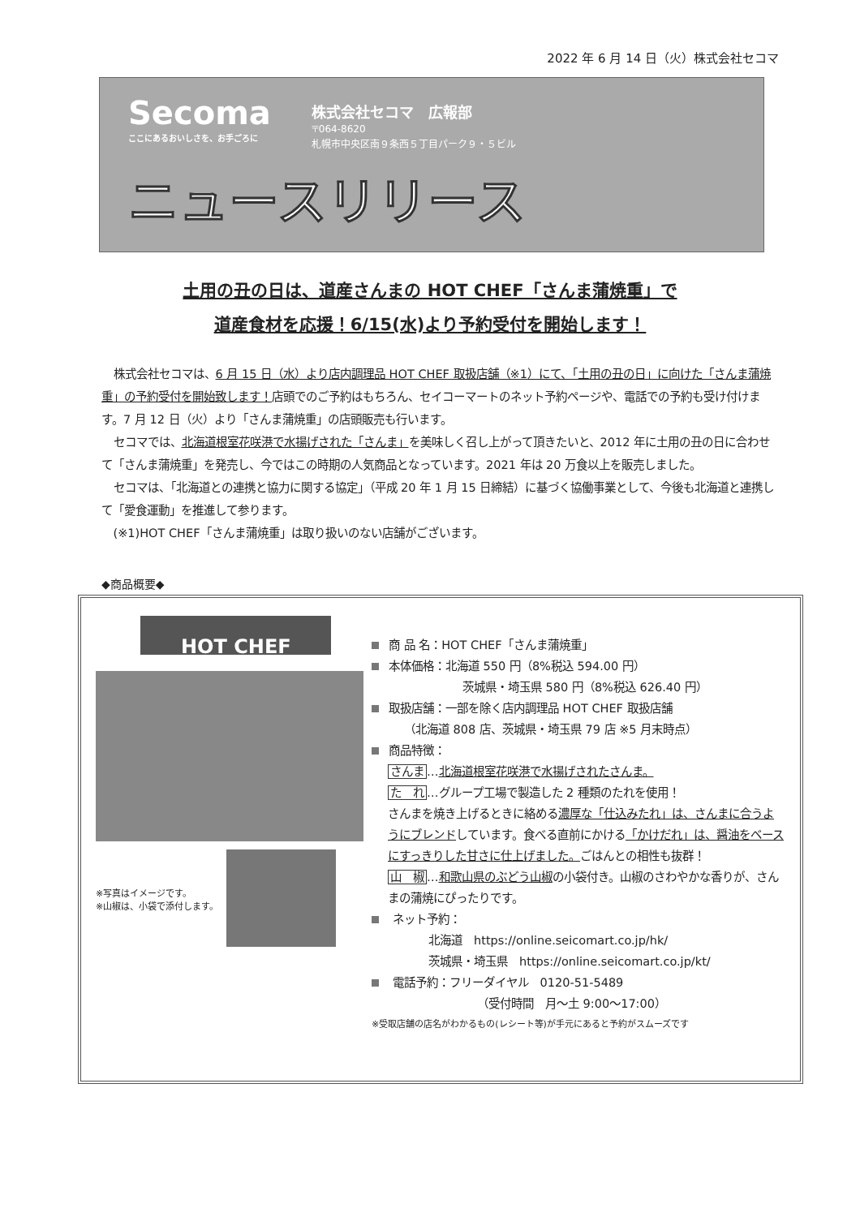2022 年 6 月 14 日（火）株式会社セコマ
Secoma ここにあるおいしさを、お手ごろに
株式会社セコマ　広報部
〒064-8620
札幌市中央区南９条西５丁目パーク９・５ビル
ニュースリリース
土用の丑の日は、道産さんまの HOT CHEF「さんま蒲焼重」で
道産食材を応援！6/15(水)より予約受付を開始します！
株式会社セコマは、6 月 15 日（水）より店内調理品 HOT CHEF 取扱店舗（※1）にて、「土用の丑の日」に向けた「さんま蒲焼重」の予約受付を開始致します！店頭でのご予約はもちろん、セイコーマートのネット予約ページや、電話での予約も受け付けます。7 月 12 日（火）より「さんま蒲焼重」の店頭販売も行います。
セコマでは、北海道根室花咲港で水揚げされた「さんま」を美味しく召し上がって頂きたいと、2012 年に土用の丑の日に合わせて「さんま蒲焼重」を発売し、今ではこの時期の人気商品となっています。2021 年は 20 万食以上を販売しました。
セコマは、「北海道との連携と協力に関する協定」（平成 20 年 1 月 15 日締結）に基づく協働事業として、今後も北海道と連携して「愛食運動」を推進して参ります。
(※1)HOT CHEF「さんま蒲焼重」は取り扱いのない店舗がございます。
◆商品概要◆
HOT CHEF
※写真はイメージです。
※山椒は、小袋で添付します。
商 品 名：HOT CHEF「さんま蒲焼重」
本体価格：北海道 550 円（8%税込 594.00 円）
茨城県・埼玉県 580 円（8%税込 626.40 円）
取扱店舗：一部を除く店内調理品 HOT CHEF 取扱店舗
（北海道 808 店、茨城県・埼玉県 79 店 ※5 月末時点）
商品特徴：
さんま…北海道根室花咲港で水揚げされたさんま。
た　れ…グループ工場で製造した 2 種類のたれを使用！
さんまを焼き上げるときに絡める濃厚な「仕込みたれ」は、さんまに合うようにブレンドしています。食べる直前にかける「かけだれ」は、醤油をベースにすっきりした甘さに仕上げました。ごはんとの相性も抜群！
山　椒…和歌山県のぶどう山椒の小袋付き。山椒のさわやかな香りが、さんまの蒲焼にぴったりです。
ネット予約：
北海道　https://online.seicomart.co.jp/hk/
茨城県・埼玉県　https://online.seicomart.co.jp/kt/
電話予約：フリーダイヤル　0120-51-5489
（受付時間　月～土 9:00～17:00）
※受取店舗の店名がわかるもの(レシート等)が手元にあると予約がスムーズです